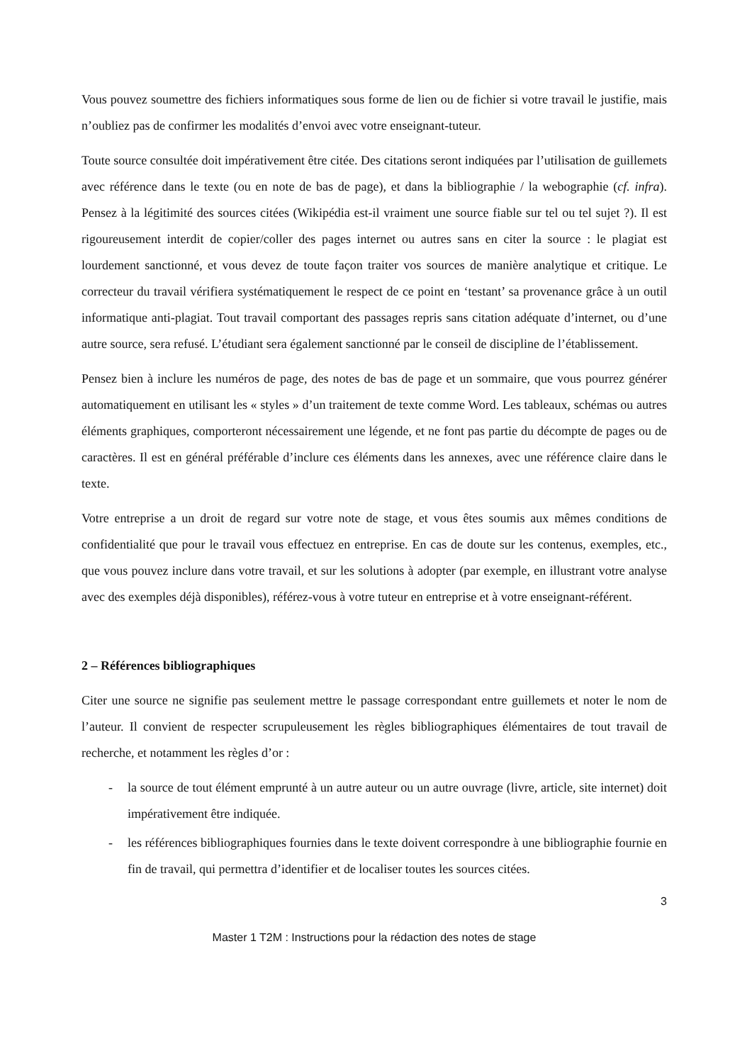Vous pouvez soumettre des fichiers informatiques sous forme de lien ou de fichier si votre travail le justifie, mais n’oubliez pas de confirmer les modalités d’envoi avec votre enseignant-tuteur.
Toute source consultée doit impérativement être citée. Des citations seront indiquées par l’utilisation de guillemets avec référence dans le texte (ou en note de bas de page), et dans la bibliographie / la webographie (cf. infra). Pensez à la légitimité des sources citées (Wikipédia est-il vraiment une source fiable sur tel ou tel sujet ?). Il est rigoureusement interdit de copier/coller des pages internet ou autres sans en citer la source : le plagiat est lourdement sanctionné, et vous devez de toute façon traiter vos sources de manière analytique et critique. Le correcteur du travail vérifiera systématiquement le respect de ce point en ‘testant’ sa provenance grâce à un outil informatique anti-plagiat. Tout travail comportant des passages repris sans citation adéquate d’internet, ou d’une autre source, sera refusé. L’étudiant sera également sanctionné par le conseil de discipline de l’établissement.
Pensez bien à inclure les numéros de page, des notes de bas de page et un sommaire, que vous pourrez générer automatiquement en utilisant les « styles » d’un traitement de texte comme Word. Les tableaux, schémas ou autres éléments graphiques, comporteront nécessairement une légende, et ne font pas partie du décompte de pages ou de caractères. Il est en général préférable d’inclure ces éléments dans les annexes, avec une référence claire dans le texte.
Votre entreprise a un droit de regard sur votre note de stage, et vous êtes soumis aux mêmes conditions de confidentialité que pour le travail vous effectuez en entreprise. En cas de doute sur les contenus, exemples, etc., que vous pouvez inclure dans votre travail, et sur les solutions à adopter (par exemple, en illustrant votre analyse avec des exemples déjà disponibles), référez-vous à votre tuteur en entreprise et à votre enseignant-référent.
2 – Références bibliographiques
Citer une source ne signifie pas seulement mettre le passage correspondant entre guillemets et noter le nom de l’auteur. Il convient de respecter scrupuleusement les règles bibliographiques élémentaires de tout travail de recherche, et notamment les règles d’or :
- la source de tout élément emprunté à un autre auteur ou un autre ouvrage (livre, article, site internet) doit impérativement être indiquée.
- les références bibliographiques fournies dans le texte doivent correspondre à une bibliographie fournie en fin de travail, qui permettra d’identifier et de localiser toutes les sources citées.
3
Master 1 T2M : Instructions pour la rédaction des notes de stage